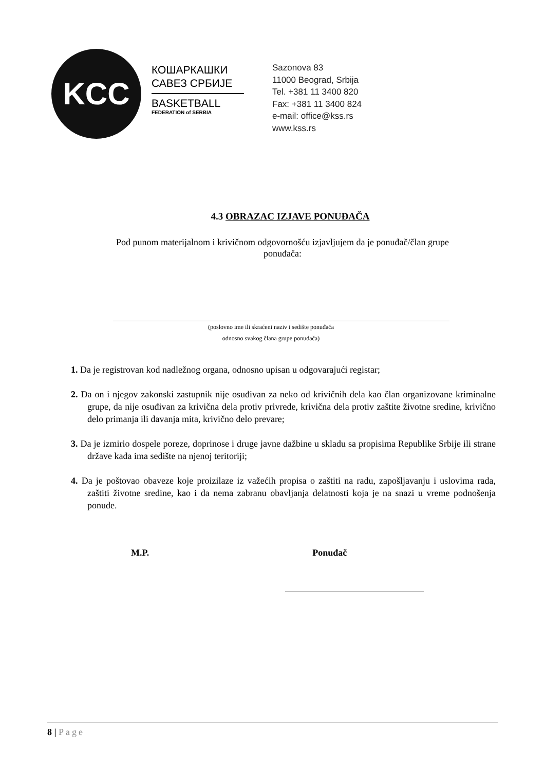KCC
КОШАРКАШКИ
САВЕЗ СРБИЈЕ
BASKETBALL
FEDERATION of SERBIA
Sazonova 83
11000 Beograd, Srbija
Tel. +381 11 3400 820
Fax: +381 11 3400 824
e-mail: office@kss.rs
www.kss.rs
4.3 OBRAZAC IZJAVE PONUĐAČA
Pod punom materijalnom i krivičnom odgovornošću izjavljujem da je ponuđač/član grupe
ponuđača:
(poslovno ime ili skraćeni naziv i sedište ponuđača
odnosno svakog člana grupe ponuđača)
1. Da je registrovan kod nadležnog organa, odnosno upisan u odgovarajući registar;
2. Da on i njegov zakonski zastupnik nije osuđivan za neko od krivičnih dela kao član organizovane kriminalne grupe, da nije osuđivan za krivična dela protiv privrede, krivična dela protiv zaštite životne sredine, krivično delo primanja ili davanja mita, krivično delo prevare;
3. Da je izmirio dospele poreze, doprinose i druge javne dažbine u skladu sa propisima Republike Srbije ili strane države kada ima sedište na njenoj teritoriji;
4. Da je poštovao obaveze koje proizilaze iz važećih propisa o zaštiti na radu, zapošljavanju i uslovima rada, zaštiti životne sredine, kao i da nema zabranu obavljanja delatnosti koja je na snazi u vreme podnošenja ponude.
M.P. Ponuđač
8 | Page